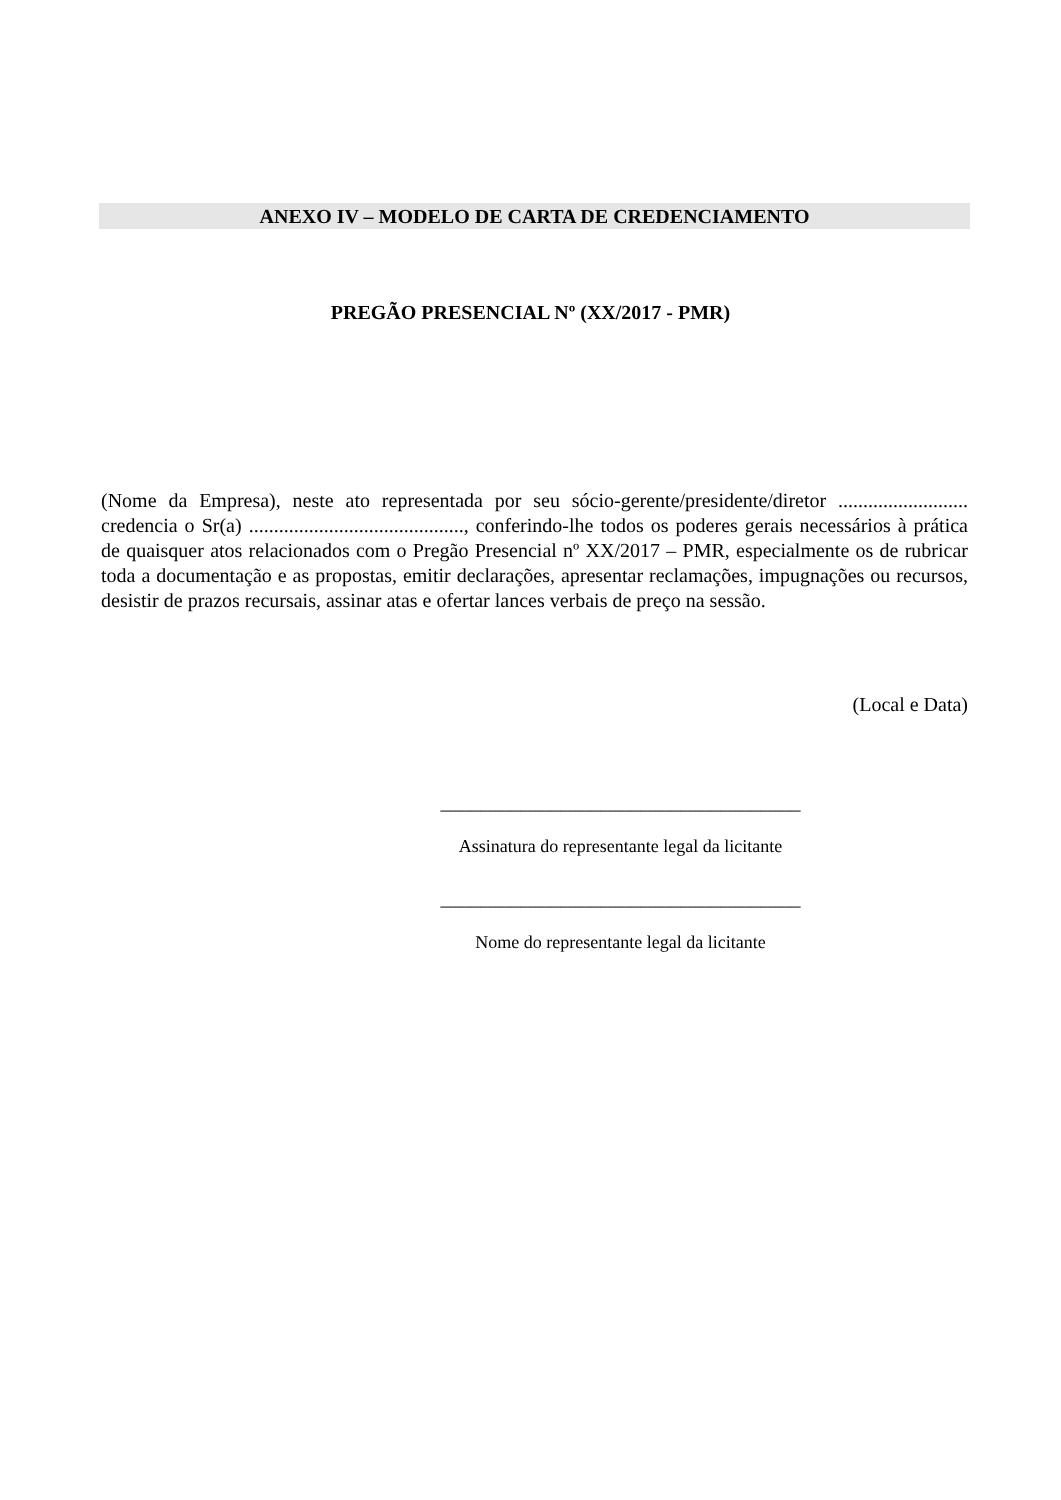ANEXO IV – MODELO DE CARTA DE CREDENCIAMENTO
PREGÃO PRESENCIAL Nº (XX/2017 - PMR)
(Nome da Empresa), neste ato representada por seu sócio-gerente/presidente/diretor .......................... credencia o Sr(a) ..........................................., conferindo-lhe todos os poderes gerais necessários à prática de quaisquer atos relacionados com o Pregão Presencial nº XX/2017 – PMR, especialmente os de rubricar toda a documentação e as propostas, emitir declarações, apresentar reclamações, impugnações ou recursos, desistir de prazos recursais, assinar atas e ofertar lances verbais de preço na sessão.
(Local e Data)
____________________________________
Assinatura do representante legal da licitante
____________________________________
Nome do representante legal da licitante